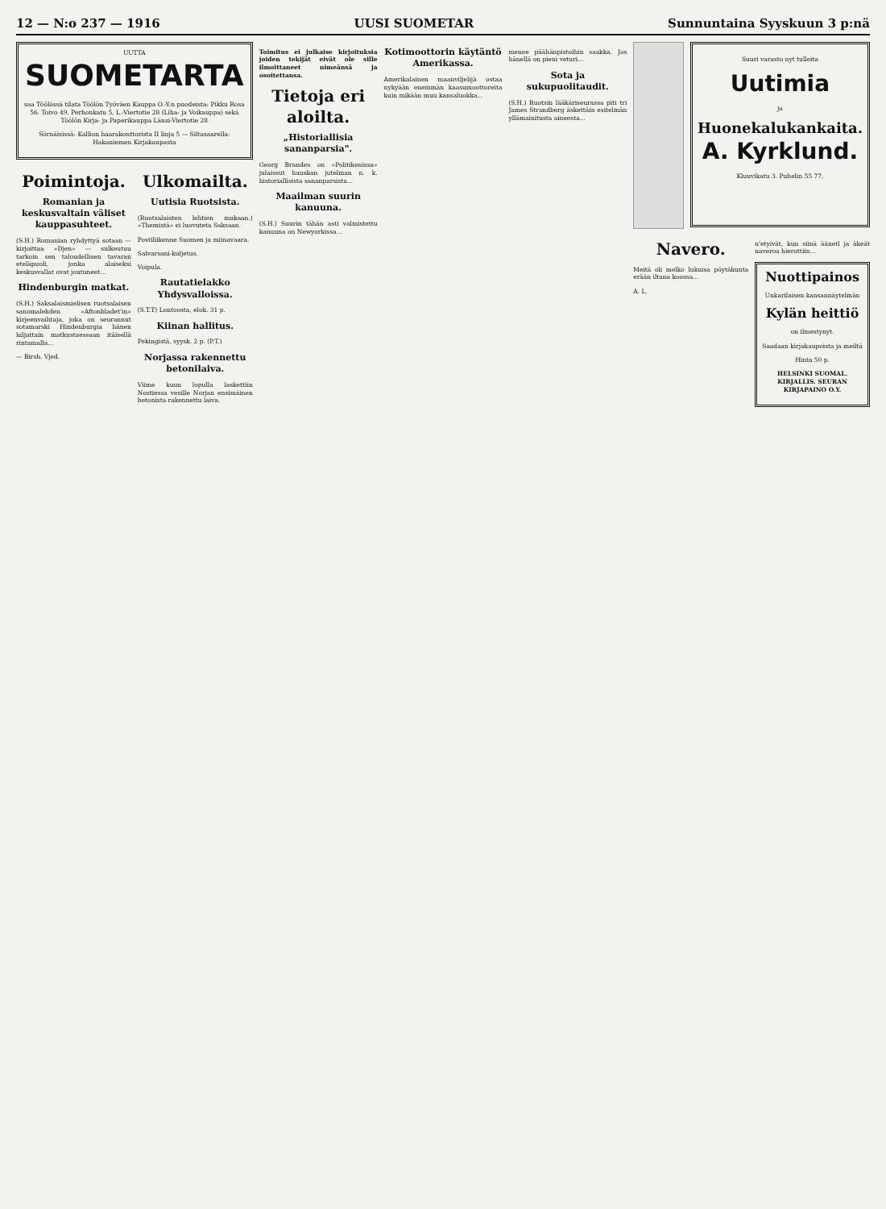12 — N:o 237 — 1916 UUSI SUOMETAR Sunnuntaina Syyskuun 3 p:nä
UUTTA
SUOMETARTA
saa Töölössä tilata Töölön Työväen Kauppa O.-Y:n puodeista: Pikku Rosa 56. Toivo 49, Perhonkatu 5, L.-Viertotie 28 (Liha- ja Voikauppa) sekä Töölön Kirja- ja Paperikauppa Länsi-Viertotie 28
Sörnäisissä: Kallion haarakonttorista II linja 5 — Siltasaarella: Hakaniemen Kirjakaupasta
Poimintoja.
Romanian ja keskusvaltain väliset kauppasuhteet.
(S.H.) Romanian ryhdyttyä sotaan — kirjoittaa »Djen» — sulkeutuu tarkoin sen taloudellisen tavaran eteläpuoli, jonka alaiseksi keskusvallat ovat joutuneet...
Hindenburgin matkat.
(S.H.) Saksalaismielisen ruotsalaisen sanomalehden »Aftonbladet'in» kirjeenvaihtaja, joka on seurannut sotamarski Hindenburgia hänen hiljattain matkustaessaan itäisellä rintamalla...
— Birsh. Vjed.
Ulkomailta.
Uutisia Ruotsista.
(Ruotsalaisten lehtien mukaan.) »Themistä» ei luovuteta Saksaan.
Postiliikenne Suomen ja miinavaara.
Salvarsani-kuljetus.
Voipula.
Rautatielakko Yhdysvalloissa.
(S.T.T) Lontoosta, elok. 31 p.
Kiinan hallitus.
Pekingistä, syysk. 2 p. (P.T.)
Norjassa rakennettu betonilaiva.
Viime kuun lopulla laskettiin Nostiessa vesille Norjan ensimäinen betonista rakennettu laiva.
Toimitus ei julkaise kirjoituksia joiden tekijät eivät ole sille ilmoittaneet nimeänsä ja osoitettansa.
Tietoja eri aloilta.
„Historiallisia sananparsia".
Georg Brandes on »Politikenissa» julaissut hauskan jutelman n. k. historiallisista sananparsista...
Maailman suurin kanuuna.
(S.H.) Suurin tähän asti valmistettu kanuuna on Newyorkissa...
Kotimoottorin käytäntö Amerikassa.
Amerikalainen maanviljelijä ostaa nykyään enemmän kaasumoottoreita kuin mikään muu kansaluokka...
menee päähänpistoihin saakka. Jos hänellä on pieni veturi...
Sota ja sukupuolitaudit.
(S.H.) Ruotsin lääkäriseurassa piti tri James Strandberg äskettäin esitelmän yllämainitusta aineesta...
Suuri varasto nyt tulleita
Uutimia
ja
Huonekalukankaita.
A. Kyrklund.
Kluuvikatu 3. Puhelin 55 77.
Navero.
Meitä oli melko lukuisa pöytäkunta erään iltana koossa...
A. L.
n'etyivät, kun siinä äänetl ja äkeät naveroa hierottiin...
Nuottipainos
Unkarilaisen kansannäytelmän
Kylän heittiö
on ilmestynyt.
Saadaan kirjakaupoista ja meiltä
Hinta 50 p.
HELSINKI SUOMAL. KIRJALLIS. SEURAN KIRJAPAINO O.Y.